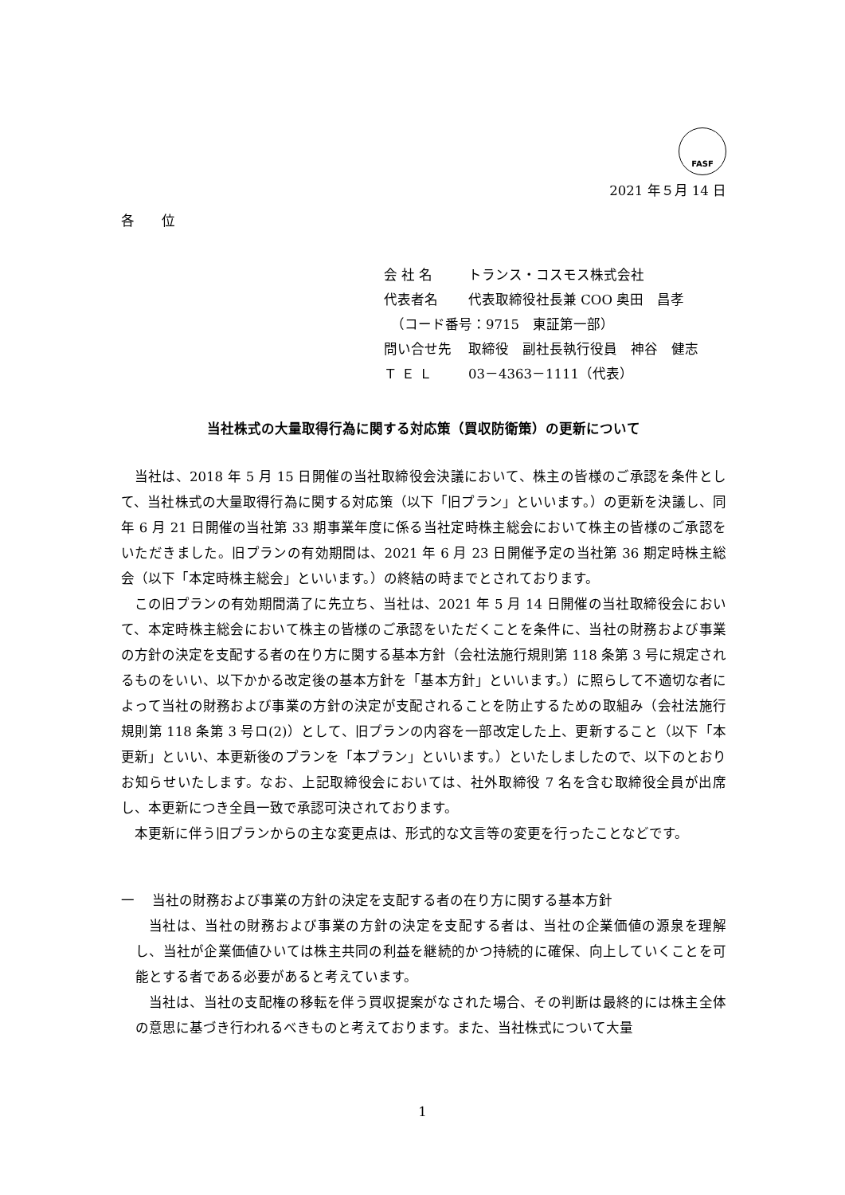FASF
2021 年５月 14 日
各　　位
会 社 名 トランス・コスモス株式会社
代表者名 代表取締役社長兼 COO 奥田　昌孝
　（コード番号：9715　東証第一部）
問い合せ先 取締役　副社長執行役員　神谷　健志
Ｔ Ｅ Ｌ 03－4363－1111（代表）
当社株式の大量取得行為に関する対応策（買収防衛策）の更新について
当社は、2018 年 5 月 15 日開催の当社取締役会決議において、株主の皆様のご承認を条件として、当社株式の大量取得行為に関する対応策（以下「旧プラン」といいます。）の更新を決議し、同年 6 月 21 日開催の当社第 33 期事業年度に係る当社定時株主総会において株主の皆様のご承認をいただきました。旧プランの有効期間は、2021 年 6 月 23 日開催予定の当社第 36 期定時株主総会（以下「本定時株主総会」といいます。）の終結の時までとされております。
この旧プランの有効期間満了に先立ち、当社は、2021 年 5 月 14 日開催の当社取締役会において、本定時株主総会において株主の皆様のご承認をいただくことを条件に、当社の財務および事業の方針の決定を支配する者の在り方に関する基本方針（会社法施行規則第 118 条第 3 号に規定されるものをいい、以下かかる改定後の基本方針を「基本方針」といいます。）に照らして不適切な者によって当社の財務および事業の方針の決定が支配されることを防止するための取組み（会社法施行規則第 118 条第 3 号ロ(2)）として、旧プランの内容を一部改定した上、更新すること（以下「本更新」といい、本更新後のプランを「本プラン」といいます。）といたしましたので、以下のとおりお知らせいたします。なお、上記取締役会においては、社外取締役 7 名を含む取締役全員が出席し、本更新につき全員一致で承認可決されております。
本更新に伴う旧プランからの主な変更点は、形式的な文言等の変更を行ったことなどです。
一　 当社の財務および事業の方針の決定を支配する者の在り方に関する基本方針
当社は、当社の財務および事業の方針の決定を支配する者は、当社の企業価値の源泉を理解し、当社が企業価値ひいては株主共同の利益を継続的かつ持続的に確保、向上していくことを可能とする者である必要があると考えています。
当社は、当社の支配権の移転を伴う買収提案がなされた場合、その判断は最終的には株主全体の意思に基づき行われるべきものと考えております。また、当社株式について大量
1